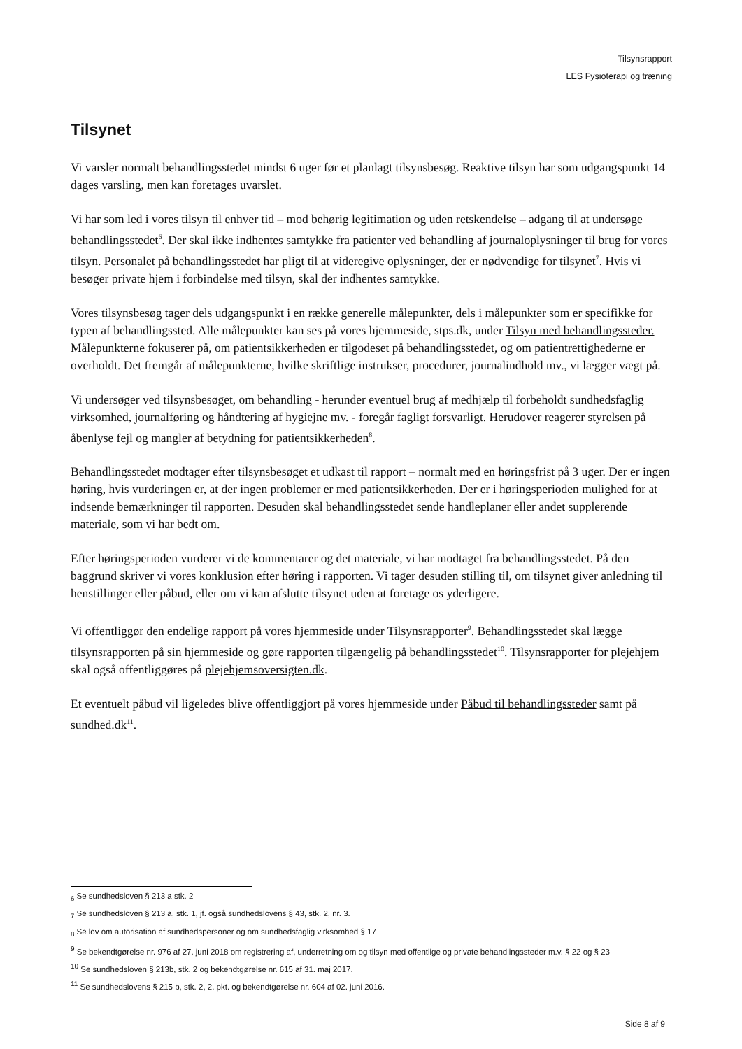Tilsynsrapport
LES Fysioterapi og træning
Tilsynet
Vi varsler normalt behandlingsstedet mindst 6 uger før et planlagt tilsynsbesøg. Reaktive tilsyn har som udgangspunkt 14 dages varsling, men kan foretages uvarslet.
Vi har som led i vores tilsyn til enhver tid – mod behørig legitimation og uden retskendelse – adgang til at undersøge behandlingsstedet<sup>6</sup>. Der skal ikke indhentes samtykke fra patienter ved behandling af journaloplysninger til brug for vores tilsyn. Personalet på behandlingsstedet har pligt til at videregive oplysninger, der er nødvendige for tilsynet<sup>7</sup>. Hvis vi besøger private hjem i forbindelse med tilsyn, skal der indhentes samtykke.
Vores tilsynsbesøg tager dels udgangspunkt i en række generelle målepunkter, dels i målepunkter som er specifikke for typen af behandlingssted. Alle målepunkter kan ses på vores hjemmeside, stps.dk, under Tilsyn med behandlingssteder. Målepunkterne fokuserer på, om patientsikkerheden er tilgodeset på behandlingsstedet, og om patientrettighederne er overholdt. Det fremgår af målepunkterne, hvilke skriftlige instrukser, procedurer, journalindhold mv., vi lægger vægt på.
Vi undersøger ved tilsynsbesøget, om behandling - herunder eventuel brug af medhjælp til forbeholdt sundhedsfaglig virksomhed, journalføring og håndtering af hygiejne mv. - foregår fagligt forsvarligt. Herudover reagerer styrelsen på åbenlyse fejl og mangler af betydning for patientsikkerheden<sup>8</sup>.
Behandlingsstedet modtager efter tilsynsbesøget et udkast til rapport – normalt med en høringsfrist på 3 uger. Der er ingen høring, hvis vurderingen er, at der ingen problemer er med patientsikkerheden. Der er i høringsperioden mulighed for at indsende bemærkninger til rapporten. Desuden skal behandlingsstedet sende handleplaner eller andet supplerende materiale, som vi har bedt om.
Efter høringsperioden vurderer vi de kommentarer og det materiale, vi har modtaget fra behandlingsstedet. På den baggrund skriver vi vores konklusion efter høring i rapporten. Vi tager desuden stilling til, om tilsynet giver anledning til henstillinger eller påbud, eller om vi kan afslutte tilsynet uden at foretage os yderligere.
Vi offentliggør den endelige rapport på vores hjemmeside under Tilsynsrapporter<sup>9</sup>. Behandlingsstedet skal lægge tilsynsrapporten på sin hjemmeside og gøre rapporten tilgængelig på behandlingsstedet<sup>10</sup>. Tilsynsrapporter for plejehjem skal også offentliggøres på plejehjemsoversigten.dk.
Et eventuelt påbud vil ligeledes blive offentliggjort på vores hjemmeside under Påbud til behandlingssteder samt på sundhed.dk<sup>11</sup>.
<sub>6</sub> Se sundhedsloven § 213 a stk. 2
<sub>7</sub> Se sundhedsloven § 213 a, stk. 1, jf. også sundhedslovens § 43, stk. 2, nr. 3.
<sub>8</sub> Se lov om autorisation af sundhedspersoner og om sundhedsfaglig virksomhed § 17
<sup>9</sup> Se bekendtgørelse nr. 976 af 27. juni 2018 om registrering af, underretning om og tilsyn med offentlige og private behandlingssteder m.v. § 22 og § 23
<sup>10</sup> Se sundhedsloven § 213b, stk. 2 og bekendtgørelse nr. 615 af 31. maj 2017.
<sup>11</sup> Se sundhedslovens § 215 b, stk. 2, 2. pkt. og bekendtgørelse nr. 604 af 02. juni 2016.
Side 8 af 9